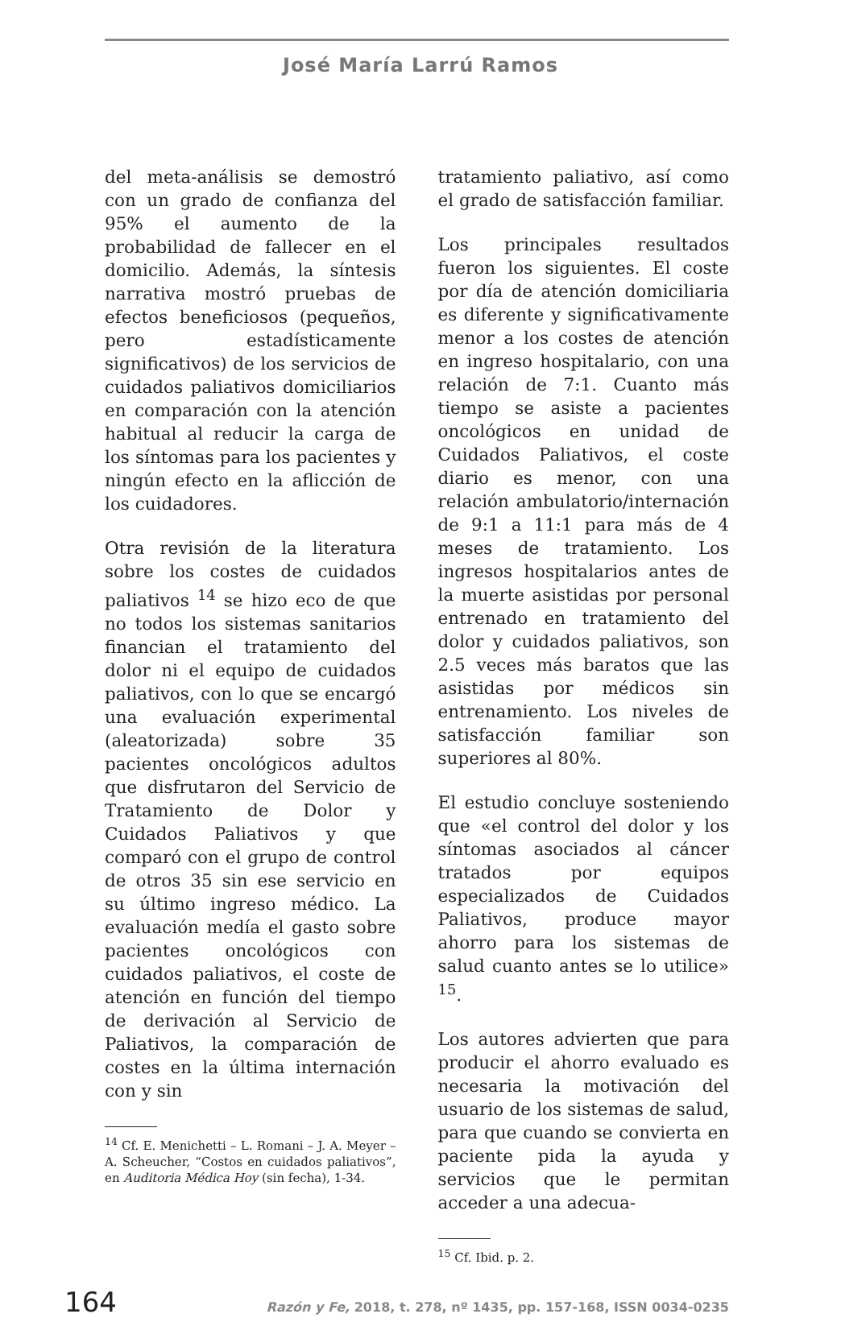José María Larrú Ramos
del meta-análisis se demostró con un grado de confianza del 95% el aumento de la probabilidad de fallecer en el domicilio. Además, la síntesis narrativa mostró pruebas de efectos beneficiosos (pequeños, pero estadísticamente significativos) de los servicios de cuidados paliativos domiciliarios en comparación con la atención habitual al reducir la carga de los síntomas para los pacientes y ningún efecto en la aflicción de los cuidadores.
Otra revisión de la literatura sobre los costes de cuidados paliativos <sup>14</sup> se hizo eco de que no todos los sistemas sanitarios financian el tratamiento del dolor ni el equipo de cuidados paliativos, con lo que se encargó una evaluación experimental (aleatorizada) sobre 35 pacientes oncológicos adultos que disfrutaron del Servicio de Tratamiento de Dolor y Cuidados Paliativos y que comparó con el grupo de control de otros 35 sin ese servicio en su último ingreso médico. La evaluación medía el gasto sobre pacientes oncológicos con cuidados paliativos, el coste de atención en función del tiempo de derivación al Servicio de Paliativos, la comparación de costes en la última internación con y sin
<sup>14</sup> Cf. E. Menichetti – L. Romani – J. A. Meyer – A. Scheucher, “Costos en cuidados paliativos”, en Auditoria Médica Hoy (sin fecha), 1-34.
tratamiento paliativo, así como el grado de satisfacción familiar.
Los principales resultados fueron los siguientes. El coste por día de atención domiciliaria es diferente y significativamente menor a los costes de atención en ingreso hospitalario, con una relación de 7:1. Cuanto más tiempo se asiste a pacientes oncológicos en unidad de Cuidados Paliativos, el coste diario es menor, con una relación ambulatorio/internación de 9:1 a 11:1 para más de 4 meses de tratamiento. Los ingresos hospitalarios antes de la muerte asistidas por personal entrenado en tratamiento del dolor y cuidados paliativos, son 2.5 veces más baratos que las asistidas por médicos sin entrenamiento. Los niveles de satisfacción familiar son superiores al 80%.
El estudio concluye sosteniendo que «el control del dolor y los síntomas asociados al cáncer tratados por equipos especializados de Cuidados Paliativos, produce mayor ahorro para los sistemas de salud cuanto antes se lo utilice» <sup>15</sup>.
Los autores advierten que para producir el ahorro evaluado es necesaria la motivación del usuario de los sistemas de salud, para que cuando se convierta en paciente pida la ayuda y servicios que le permitan acceder a una adecua-
<sup>15</sup> Cf. Ibid. p. 2.
164 Razón y Fe, 2018, t. 278, nº 1435, pp. 157-168, ISSN 0034-0235